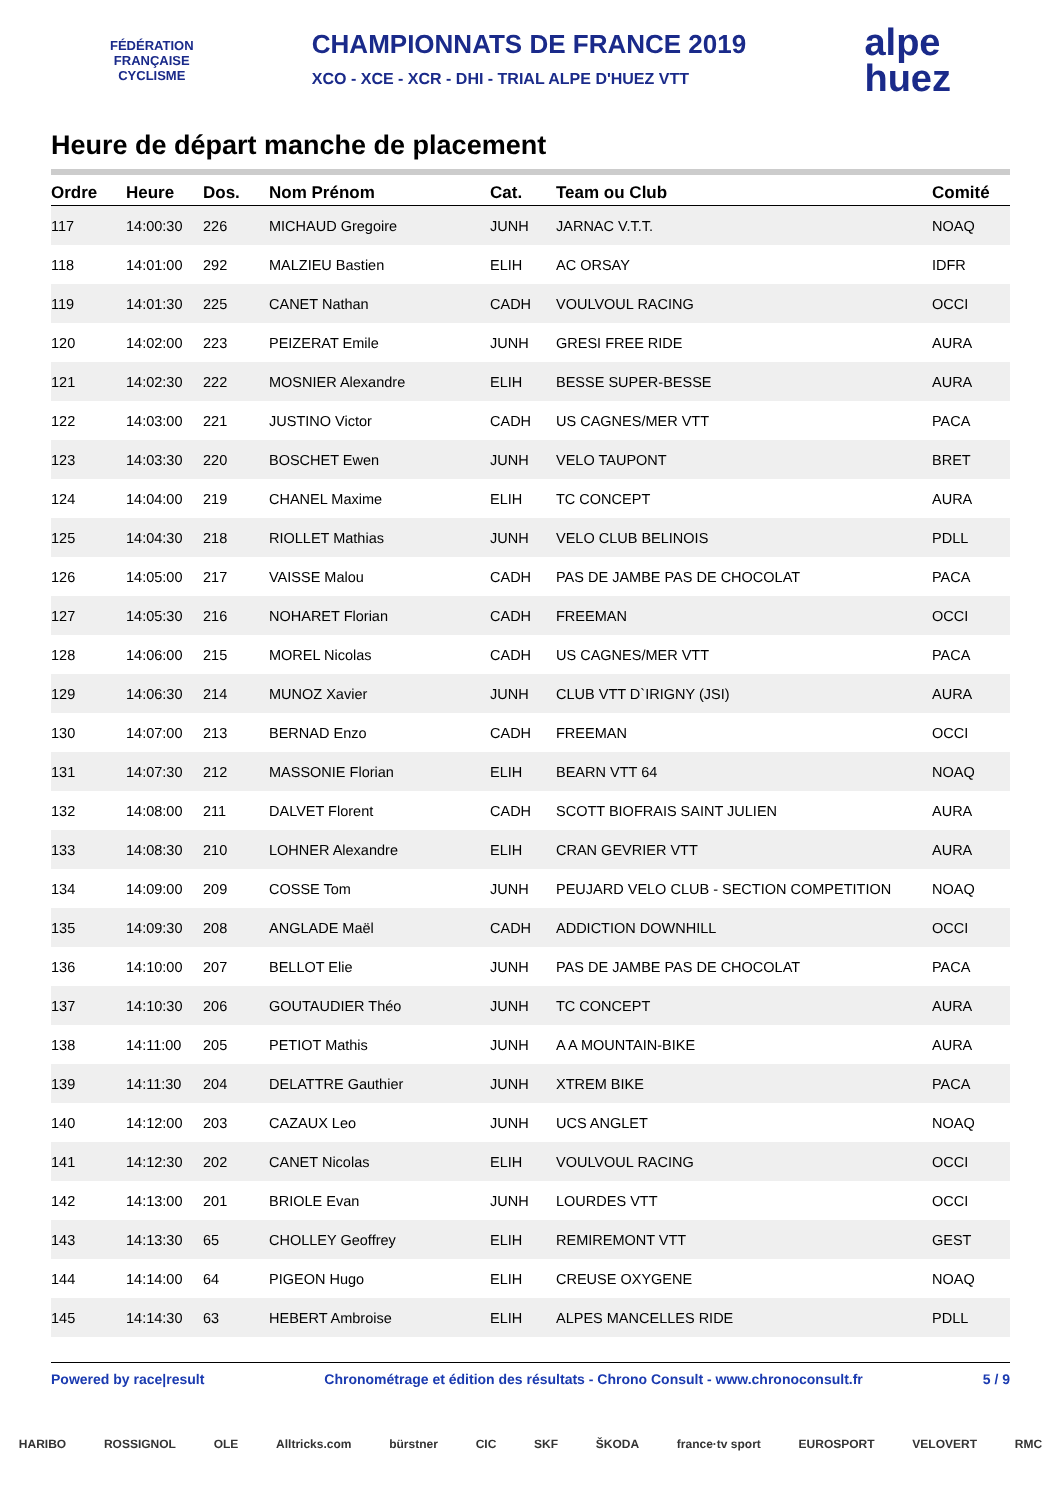FÉDÉRATION
FRANÇAISE
CYCLISME
CHAMPIONNATS DE FRANCE 2019
XCO - XCE - XCR - DHI - TRIAL ALPE D'HUEZ VTT
alpe
huez
Heure de départ manche de placement
| Ordre | Heure | Dos. | Nom Prénom | Cat. | Team ou Club | Comité |
| --- | --- | --- | --- | --- | --- | --- |
| 117 | 14:00:30 | 226 | MICHAUD Gregoire | JUNH | JARNAC V.T.T. | NOAQ |
| 118 | 14:01:00 | 292 | MALZIEU Bastien | ELIH | AC ORSAY | IDFR |
| 119 | 14:01:30 | 225 | CANET Nathan | CADH | VOULVOUL RACING | OCCI |
| 120 | 14:02:00 | 223 | PEIZERAT Emile | JUNH | GRESI FREE RIDE | AURA |
| 121 | 14:02:30 | 222 | MOSNIER Alexandre | ELIH | BESSE SUPER-BESSE | AURA |
| 122 | 14:03:00 | 221 | JUSTINO Victor | CADH | US CAGNES/MER VTT | PACA |
| 123 | 14:03:30 | 220 | BOSCHET Ewen | JUNH | VELO TAUPONT | BRET |
| 124 | 14:04:00 | 219 | CHANEL Maxime | ELIH | TC CONCEPT | AURA |
| 125 | 14:04:30 | 218 | RIOLLET Mathias | JUNH | VELO CLUB BELINOIS | PDLL |
| 126 | 14:05:00 | 217 | VAISSE Malou | CADH | PAS DE JAMBE PAS DE CHOCOLAT | PACA |
| 127 | 14:05:30 | 216 | NOHARET Florian | CADH | FREEMAN | OCCI |
| 128 | 14:06:00 | 215 | MOREL Nicolas | CADH | US CAGNES/MER VTT | PACA |
| 129 | 14:06:30 | 214 | MUNOZ Xavier | JUNH | CLUB VTT D`IRIGNY (JSI) | AURA |
| 130 | 14:07:00 | 213 | BERNAD Enzo | CADH | FREEMAN | OCCI |
| 131 | 14:07:30 | 212 | MASSONIE Florian | ELIH | BEARN VTT 64 | NOAQ |
| 132 | 14:08:00 | 211 | DALVET Florent | CADH | SCOTT BIOFRAIS SAINT JULIEN | AURA |
| 133 | 14:08:30 | 210 | LOHNER Alexandre | ELIH | CRAN GEVRIER VTT | AURA |
| 134 | 14:09:00 | 209 | COSSE Tom | JUNH | PEUJARD VELO CLUB - SECTION COMPETITION | NOAQ |
| 135 | 14:09:30 | 208 | ANGLADE Maël | CADH | ADDICTION DOWNHILL | OCCI |
| 136 | 14:10:00 | 207 | BELLOT Elie | JUNH | PAS DE JAMBE PAS DE CHOCOLAT | PACA |
| 137 | 14:10:30 | 206 | GOUTAUDIER Théo | JUNH | TC CONCEPT | AURA |
| 138 | 14:11:00 | 205 | PETIOT Mathis | JUNH | A A MOUNTAIN-BIKE | AURA |
| 139 | 14:11:30 | 204 | DELATTRE Gauthier | JUNH | XTREM BIKE | PACA |
| 140 | 14:12:00 | 203 | CAZAUX Leo | JUNH | UCS ANGLET | NOAQ |
| 141 | 14:12:30 | 202 | CANET Nicolas | ELIH | VOULVOUL RACING | OCCI |
| 142 | 14:13:00 | 201 | BRIOLE Evan | JUNH | LOURDES VTT | OCCI |
| 143 | 14:13:30 | 65 | CHOLLEY Geoffrey | ELIH | REMIREMONT VTT | GEST |
| 144 | 14:14:00 | 64 | PIGEON Hugo | ELIH | CREUSE OXYGENE | NOAQ |
| 145 | 14:14:30 | 63 | HEBERT Ambroise | ELIH | ALPES MANCELLES RIDE | PDLL |
Powered by race|result Chronométrage et édition des résultats - Chrono Consult - www.chronoconsult.fr 5 / 9
HARIBO ROSSIGNOL OLE Alltricks.com bürstner CIC SKF ŠKODA france·tv sport EUROSPORT VELOVERT RMC